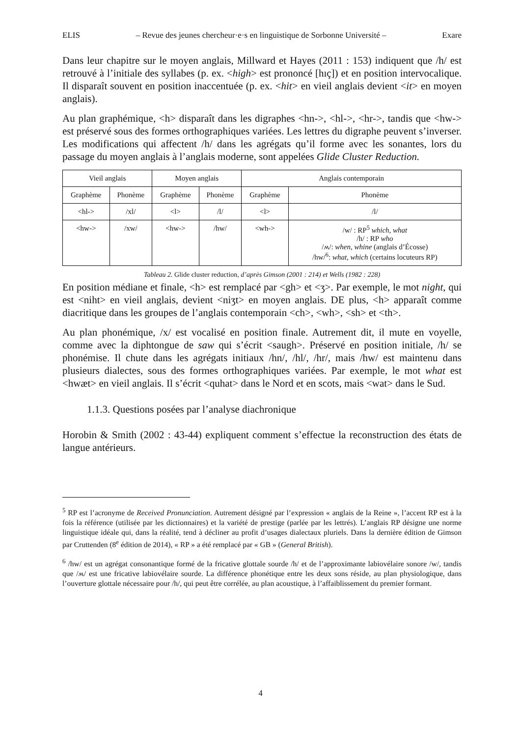ELIS – Revue des jeunes chercheur·e·s en linguistique de Sorbonne Université – Exare
Dans leur chapitre sur le moyen anglais, Millward et Hayes (2011 : 153) indiquent que /h/ est retrouvé à l’initiale des syllabes (p. ex. <high> est prononcé [hıç]) et en position intervocalique. Il disparaît souvent en position inaccentuée (p. ex. <hit> en vieil anglais devient <it> en moyen anglais).
Au plan graphémique, <h> disparaît dans les digraphes <hn->, <hl->, <hr->, tandis que <hw-> est préservé sous des formes orthographiques variées. Les lettres du digraphe peuvent s’inverser. Les modifications qui affectent /h/ dans les agrégats qu’il forme avec les sonantes, lors du passage du moyen anglais à l’anglais moderne, sont appelées Glide Cluster Reduction.
| Vieil anglais | | Moyen anglais | | Anglais contemporain | |
| --- | --- | --- | --- | --- | --- |
| Graphème | Phonème | Graphème | Phonème | Graphème | Phonème |
| <hl-> | /xl/ | <l> | /l/ | <l> | /l/ |
| <hw-> | /xw/ | <hw-> | /hw/ | <wh-> | /w/ : RP<sup>5</sup> which , what /h/ : RP who /ʍ/: when , whine (anglais d’Écosse) /hw/<sup>6</sup>: what , which (certains locuteurs RP) |
Tableau 2. Glide cluster reduction, d’après Gimson (2001 : 214) et Wells (1982 : 228)
En position médiane et finale, <h> est remplacé par <gh> et <ʒ>. Par exemple, le mot night, qui est <niht> en vieil anglais, devient <niʒt> en moyen anglais. DE plus, <h> apparaît comme diacritique dans les groupes de l’anglais contemporain <ch>, <wh>, <sh> et <th>.
Au plan phonémique, /x/ est vocalisé en position finale. Autrement dit, il mute en voyelle, comme avec la diphtongue de saw qui s’écrit <saugh>. Préservé en position initiale, /h/ se phonémise. Il chute dans les agrégats initiaux /hn/, /hl/, /hr/, mais /hw/ est maintenu dans plusieurs dialectes, sous des formes orthographiques variées. Par exemple, le mot what est <hwæt> en vieil anglais. Il s’écrit <quhat> dans le Nord et en scots, mais <wat> dans le Sud.
1.1.3. Questions posées par l’analyse diachronique
Horobin & Smith (2002 : 43-44) expliquent comment s’effectue la reconstruction des états de langue antérieurs.
<sup>5</sup> RP est l’acronyme de Received Pronunciation. Autrement désigné par l’expression « anglais de la Reine », l’accent RP est à la fois la référence (utilisée par les dictionnaires) et la variété de prestige (parlée par les lettrés). L’anglais RP désigne une norme linguistique idéale qui, dans la réalité, tend à décliner au profit d’usages dialectaux pluriels. Dans la dernière édition de Gimson par Cruttenden (8<sup>e</sup> édition de 2014), « RP » a été remplacé par « GB » (General British).
<sup>6</sup> /hw/ est un agrégat consonantique formé de la fricative glottale sourde /h/ et de l’approximante labiovélaire sonore /w/, tandis que /ʍ/ est une fricative labiovélaire sourde. La différence phonétique entre les deux sons réside, au plan physiologique, dans l’ouverture glottale nécessaire pour /h/, qui peut être corrélée, au plan acoustique, à l’affaiblissement du premier formant.
4